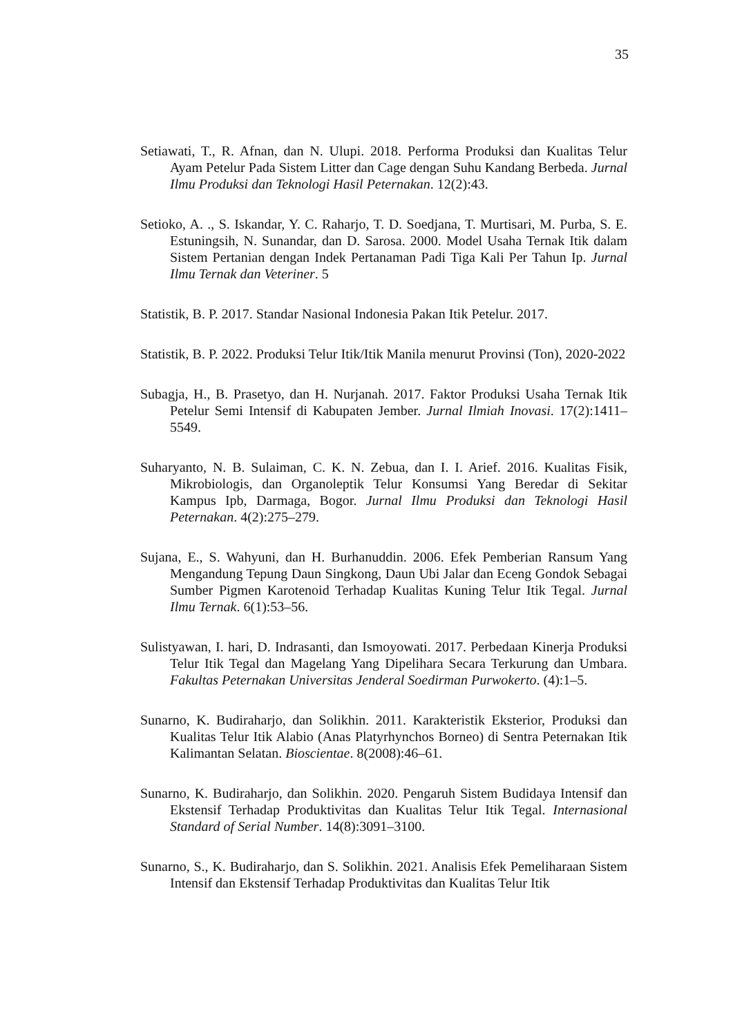35
Setiawati, T., R. Afnan, dan N. Ulupi. 2018. Performa Produksi dan Kualitas Telur Ayam Petelur Pada Sistem Litter dan Cage dengan Suhu Kandang Berbeda. Jurnal Ilmu Produksi dan Teknologi Hasil Peternakan. 12(2):43.
Setioko, A. ., S. Iskandar, Y. C. Raharjo, T. D. Soedjana, T. Murtisari, M. Purba, S. E. Estuningsih, N. Sunandar, dan D. Sarosa. 2000. Model Usaha Ternak Itik dalam Sistem Pertanian dengan Indek Pertanaman Padi Tiga Kali Per Tahun Ip. Jurnal Ilmu Ternak dan Veteriner. 5
Statistik, B. P. 2017. Standar Nasional Indonesia Pakan Itik Petelur. 2017.
Statistik, B. P. 2022. Produksi Telur Itik/Itik Manila menurut Provinsi (Ton), 2020-2022
Subagja, H., B. Prasetyo, dan H. Nurjanah. 2017. Faktor Produksi Usaha Ternak Itik Petelur Semi Intensif di Kabupaten Jember. Jurnal Ilmiah Inovasi. 17(2):1411–5549.
Suharyanto, N. B. Sulaiman, C. K. N. Zebua, dan I. I. Arief. 2016. Kualitas Fisik, Mikrobiologis, dan Organoleptik Telur Konsumsi Yang Beredar di Sekitar Kampus Ipb, Darmaga, Bogor. Jurnal Ilmu Produksi dan Teknologi Hasil Peternakan. 4(2):275–279.
Sujana, E., S. Wahyuni, dan H. Burhanuddin. 2006. Efek Pemberian Ransum Yang Mengandung Tepung Daun Singkong, Daun Ubi Jalar dan Eceng Gondok Sebagai Sumber Pigmen Karotenoid Terhadap Kualitas Kuning Telur Itik Tegal. Jurnal Ilmu Ternak. 6(1):53–56.
Sulistyawan, I. hari, D. Indrasanti, dan Ismoyowati. 2017. Perbedaan Kinerja Produksi Telur Itik Tegal dan Magelang Yang Dipelihara Secara Terkurung dan Umbara. Fakultas Peternakan Universitas Jenderal Soedirman Purwokerto. (4):1–5.
Sunarno, K. Budiraharjo, dan Solikhin. 2011. Karakteristik Eksterior, Produksi dan Kualitas Telur Itik Alabio (Anas Platyrhynchos Borneo) di Sentra Peternakan Itik Kalimantan Selatan. Bioscientae. 8(2008):46–61.
Sunarno, K. Budiraharjo, dan Solikhin. 2020. Pengaruh Sistem Budidaya Intensif dan Ekstensif Terhadap Produktivitas dan Kualitas Telur Itik Tegal. Internasional Standard of Serial Number. 14(8):3091–3100.
Sunarno, S., K. Budiraharjo, dan S. Solikhin. 2021. Analisis Efek Pemeliharaan Sistem Intensif dan Ekstensif Terhadap Produktivitas dan Kualitas Telur Itik